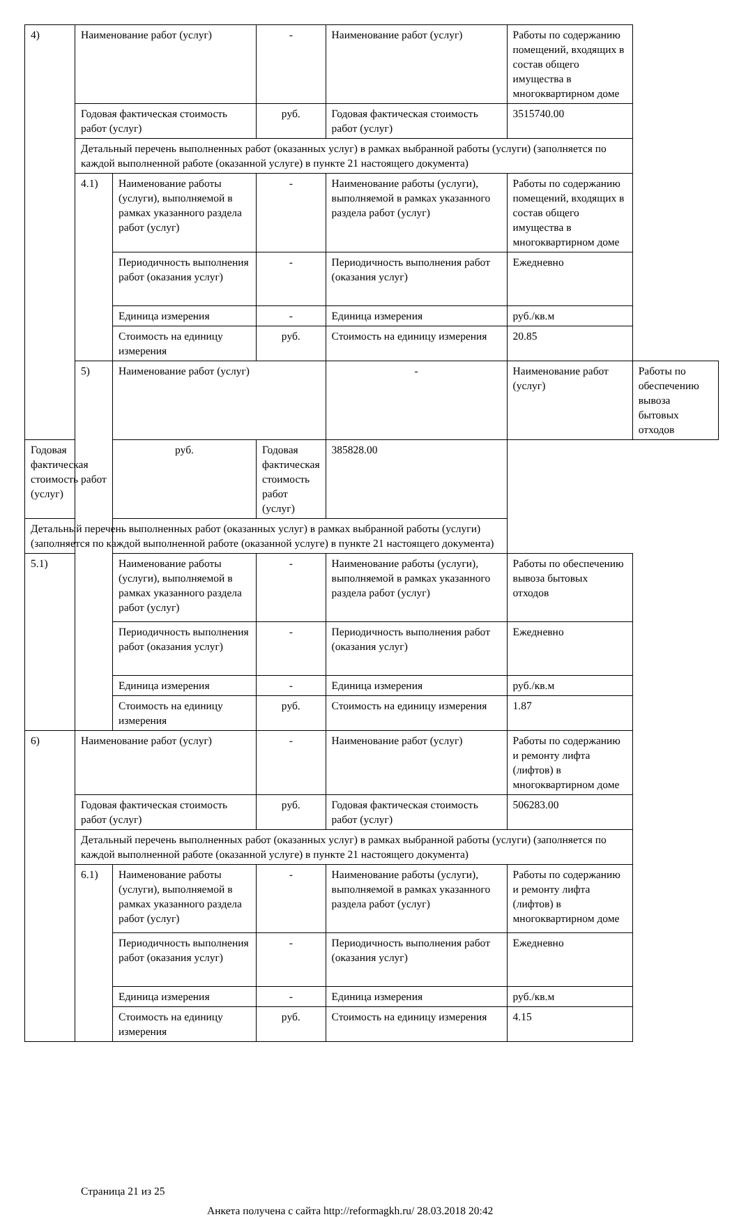| 4) | Наименование работ (услуг) | | - | Наименование работ (услуг) | Работы по содержанию помещений, входящих в состав общего имущества в многоквартирном доме | |
| | Годовая фактическая стоимость работ (услуг) | | руб. | Годовая фактическая стоимость работ (услуг) | 3515740.00 | |
| | Детальный перечень выполненных работ (оказанных услуг) в рамках выбранной работы (услуги) (заполняется по каждой выполненной работе (оказанной услуге) в пункте 21 настоящего документа) | | | | | |
| | 4.1) | Наименование работы (услуги), выполняемой в рамках указанного раздела работ (услуг) | - | Наименование работы (услуги), выполняемой в рамках указанного раздела работ (услуг) | Работы по содержанию помещений, входящих в состав общего имущества в многоквартирном доме | |
| | | Периодичность выполнения работ (оказания услуг) | - | Периодичность выполнения работ (оказания услуг) | Ежедневно | |
| | | Единица измерения | - | Единица измерения | руб./кв.м | |
| | | Стоимость на единицу измерения | руб. | Стоимость на единицу измерения | 20.85 | |
| | 5) | Наименование работ (услуг) | | - | Наименование работ (услуг) | Работы по обеспечению вывоза бытовых отходов |
| Годовая фактическая стоимость работ (услуг) | | руб. | Годовая фактическая стоимость работ (услуг) | 385828.00 | | |
| Детальный перечень выполненных работ (оказанных услуг) в рамках выбранной работы (услуги) (заполняется по каждой выполненной работе (оказанной услуге) в пункте 21 настоящего документа) | | | | | | |
| 5.1) | | Наименование работы (услуги), выполняемой в рамках указанного раздела работ (услуг) | - | Наименование работы (услуги), выполняемой в рамках указанного раздела работ (услуг) | Работы по обеспечению вывоза бытовых отходов | |
| | | Периодичность выполнения работ (оказания услуг) | - | Периодичность выполнения работ (оказания услуг) | Ежедневно | |
| | | Единица измерения | - | Единица измерения | руб./кв.м | |
| | | Стоимость на единицу измерения | руб. | Стоимость на единицу измерения | 1.87 | |
| 6) | Наименование работ (услуг) | | - | Наименование работ (услуг) | Работы по содержанию и ремонту лифта (лифтов) в многоквартирном доме | |
| | Годовая фактическая стоимость работ (услуг) | | руб. | Годовая фактическая стоимость работ (услуг) | 506283.00 | |
| | Детальный перечень выполненных работ (оказанных услуг) в рамках выбранной работы (услуги) (заполняется по каждой выполненной работе (оказанной услуге) в пункте 21 настоящего документа) | | | | | |
| | 6.1) | Наименование работы (услуги), выполняемой в рамках указанного раздела работ (услуг) | - | Наименование работы (услуги), выполняемой в рамках указанного раздела работ (услуг) | Работы по содержанию и ремонту лифта (лифтов) в многоквартирном доме | |
| | | Периодичность выполнения работ (оказания услуг) | - | Периодичность выполнения работ (оказания услуг) | Ежедневно | |
| | | Единица измерения | - | Единица измерения | руб./кв.м | |
| | | Стоимость на единицу измерения | руб. | Стоимость на единицу измерения | 4.15 | |
Страница 21 из 25
Анкета получена с сайта http://reformagkh.ru/ 28.03.2018 20:42